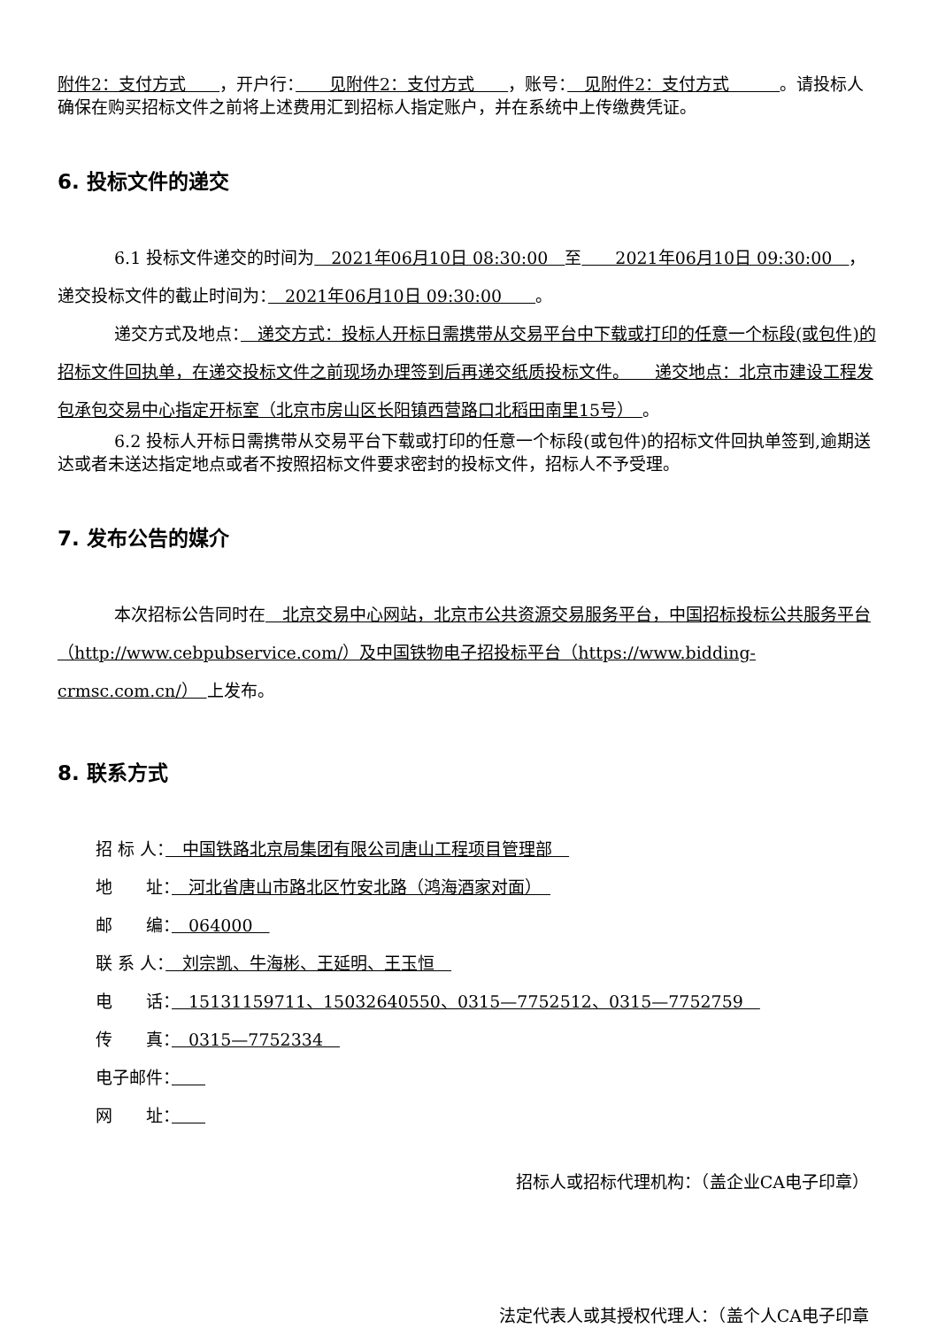附件2：支付方式　　，开户行：　　见附件2：支付方式　　，账号：　见附件2：支付方式　　　。请投标人确保在购买招标文件之前将上述费用汇到招标人指定账户，并在系统中上传缴费凭证。
6. 投标文件的递交
6.1 投标文件递交的时间为　2021年06月10日 08:30:00　至　　2021年06月10日 09:30:00　，递交投标文件的截止时间为：　2021年06月10日 09:30:00　　。
递交方式及地点：　递交方式：投标人开标日需携带从交易平台中下载或打印的任意一个标段(或包件)的招标文件回执单，在递交投标文件之前现场办理签到后再递交纸质投标文件。　　递交地点：北京市建设工程发包承包交易中心指定开标室（北京市房山区长阳镇西营路口北稻田南里15号）　。
6.2 投标人开标日需携带从交易平台下载或打印的任意一个标段(或包件)的招标文件回执单签到,逾期送达或者未送达指定地点或者不按照招标文件要求密封的投标文件，招标人不予受理。
7. 发布公告的媒介
本次招标公告同时在　北京交易中心网站，北京市公共资源交易服务平台，中国招标投标公共服务平台（http://www.cebpubservice.com/）及中国铁物电子招投标平台（https://www.bidding-crmsc.com.cn/）　上发布。
8. 联系方式
招 标 人：　中国铁路北京局集团有限公司唐山工程项目管理部　
地　　址：　河北省唐山市路北区竹安北路（鸿海酒家对面）　
邮　　编：　064000　
联 系 人：　刘宗凯、牛海彬、王延明、王玉恒　
电　　话：　15131159711、15032640550、0315—7752512、0315—7752759　
传　　真：　0315—7752334　
电子邮件：　　
网　　址：　　
招标人或招标代理机构：（盖企业CA电子印章）
法定代表人或其授权代理人：（盖个人CA电子印章